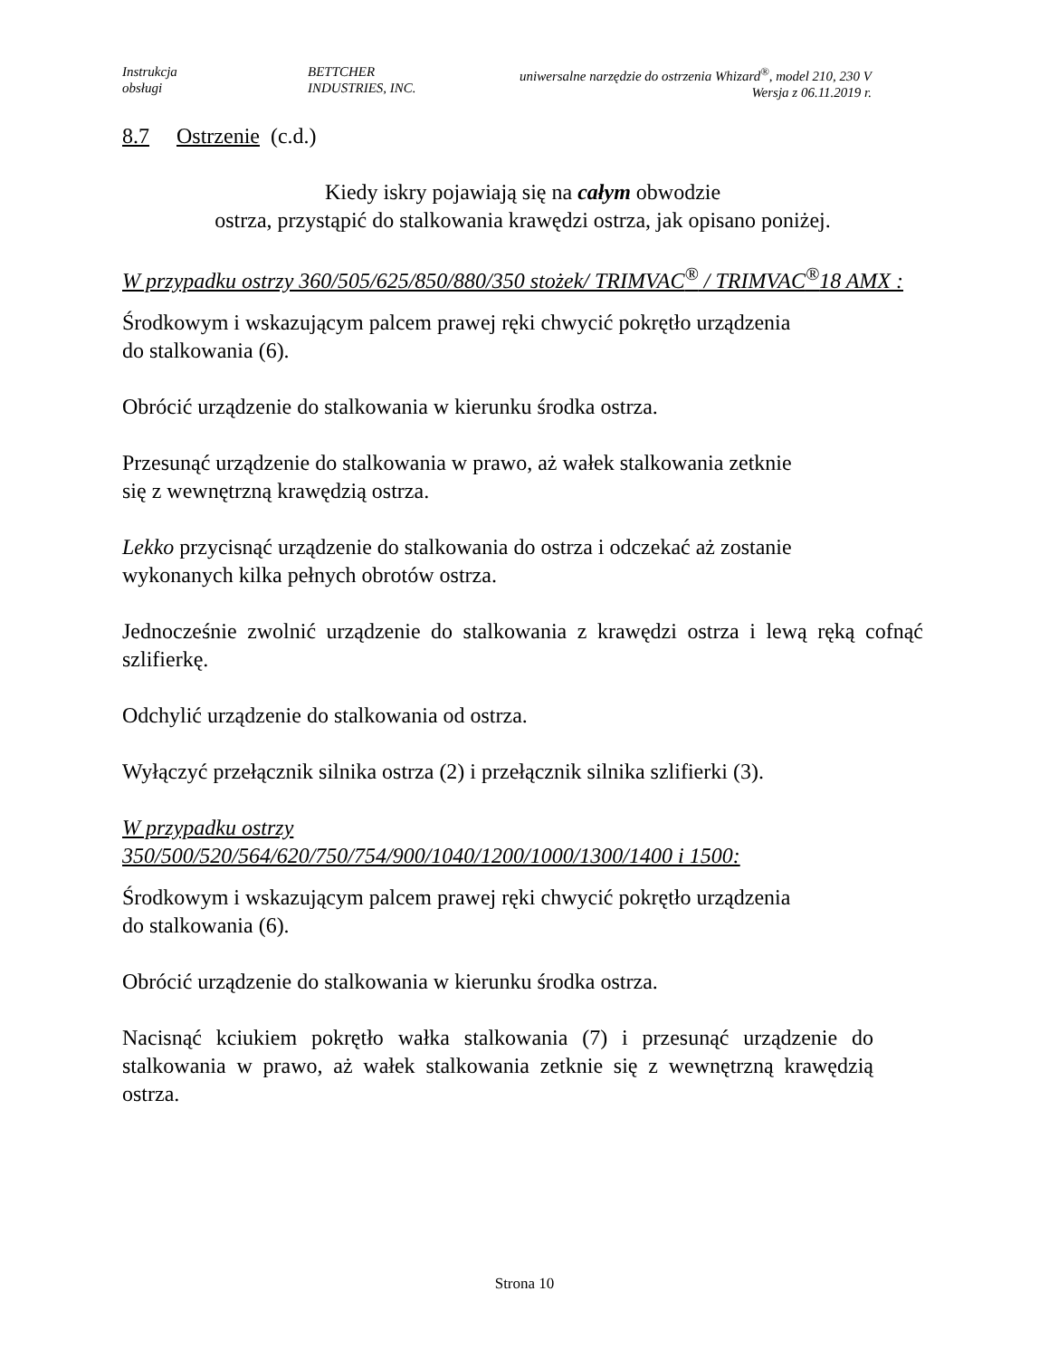Instrukcja
obsługi
BETTCHER
INDUSTRIES, INC.
uniwersalne narzędzie do ostrzenia Whizard<sup>®</sup>, model 210, 230 V
Wersja z 06.11.2019 r.
8.7 Ostrzenie (c.d.)
Kiedy iskry pojawiają się na całym obwodzie
ostrza, przystąpić do stalkowania krawędzi ostrza, jak opisano poniżej.
W przypadku ostrzy 360/505/625/850/880/350 stożek/ TRIMVAC<sup>®</sup> / TRIMVAC<sup>®</sup>18 AMX :
Środkowym i wskazującym palcem prawej ręki chwycić pokrętło urządzenia
do stalkowania (6).
Obrócić urządzenie do stalkowania w kierunku środka ostrza.
Przesunąć urządzenie do stalkowania w prawo, aż wałek stalkowania zetknie
się z wewnętrzną krawędzią ostrza.
Lekko przycisnąć urządzenie do stalkowania do ostrza i odczekać aż zostanie
wykonanych kilka pełnych obrotów ostrza.
Jednocześnie zwolnić urządzenie do stalkowania z krawędzi ostrza i lewą ręką cofnąć szlifierkę.
Odchylić urządzenie do stalkowania od ostrza.
Wyłączyć przełącznik silnika ostrza (2) i przełącznik silnika szlifierki (3).
W przypadku ostrzy
350/500/520/564/620/750/754/900/1040/1200/1000/1300/1400 i 1500:
Środkowym i wskazującym palcem prawej ręki chwycić pokrętło urządzenia
do stalkowania (6).
Obrócić urządzenie do stalkowania w kierunku środka ostrza.
Nacisnąć kciukiem pokrętło wałka stalkowania (7) i przesunąć urządzenie do stalkowania w prawo, aż wałek stalkowania zetknie się z wewnętrzną krawędzią ostrza.
Strona 10